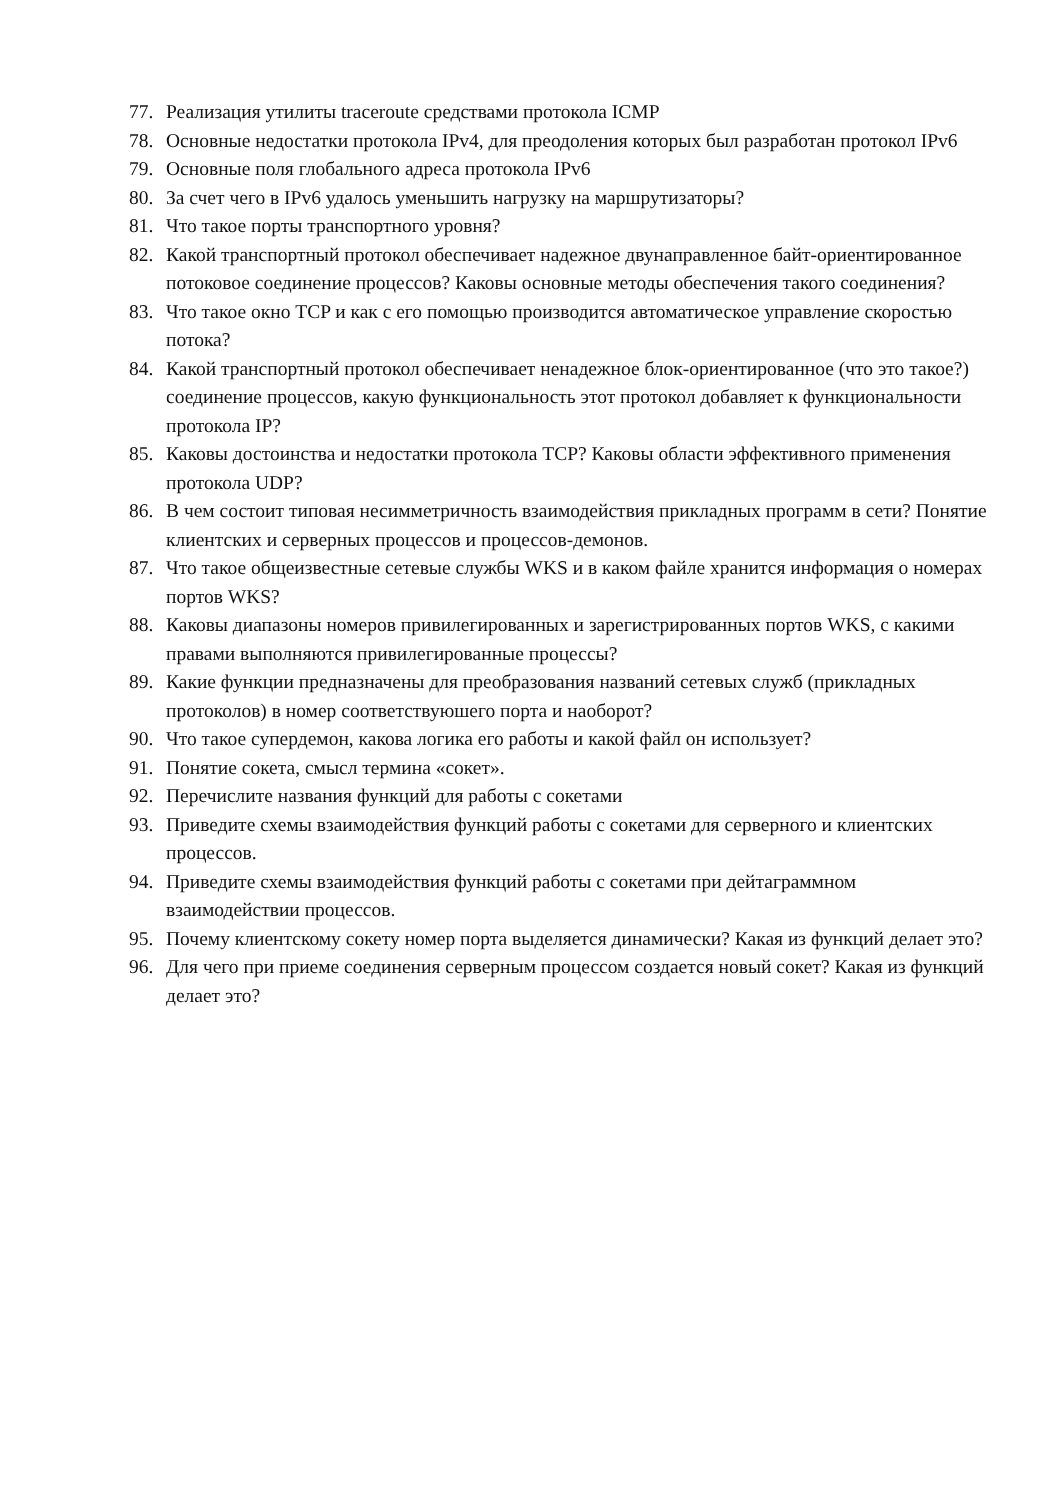77. Реализация утилиты traceroute средствами протокола ICMP
78. Основные недостатки протокола IPv4, для преодоления которых был разработан протокол IPv6
79. Основные поля глобального адреса протокола IPv6
80. За счет чего в IPv6 удалось уменьшить нагрузку на маршрутизаторы?
81. Что такое порты транспортного уровня?
82. Какой транспортный протокол обеспечивает надежное двунаправленное байт-ориентированное потоковое соединение процессов? Каковы основные методы обеспечения такого соединения?
83. Что такое окно TCP и как с его помощью производится автоматическое управление скоростью потока?
84. Какой транспортный протокол обеспечивает ненадежное блок-ориентированное (что это такое?) соединение процессов, какую функциональность этот протокол добавляет к функциональности протокола IP?
85. Каковы достоинства и недостатки протокола TCP? Каковы области эффективного применения протокола UDP?
86. В чем состоит типовая несимметричность взаимодействия прикладных программ в сети? Понятие клиентских и серверных процессов и процессов-демонов.
87. Что такое общеизвестные сетевые службы WKS и в каком файле хранится информация о номерах портов WKS?
88. Каковы диапазоны номеров привилегированных и зарегистрированных портов WKS, с какими правами выполняются привилегированные процессы?
89. Какие функции предназначены для преобразования названий сетевых служб (прикладных протоколов) в номер соответствуюшего порта и наоборот?
90. Что такое супердемон, какова логика его работы и какой файл он использует?
91. Понятие сокета, смысл термина «сокет».
92. Перечислите названия функций для работы с сокетами
93. Приведите схемы взаимодействия функций работы с сокетами для серверного и клиентских процессов.
94. Приведите схемы взаимодействия функций работы с сокетами при дейтаграммном взаимодействии процессов.
95. Почему клиентскому сокету номер порта выделяется динамически? Какая из функций делает это?
96. Для чего при приеме соединения серверным процессом создается новый сокет? Какая из функций делает это?